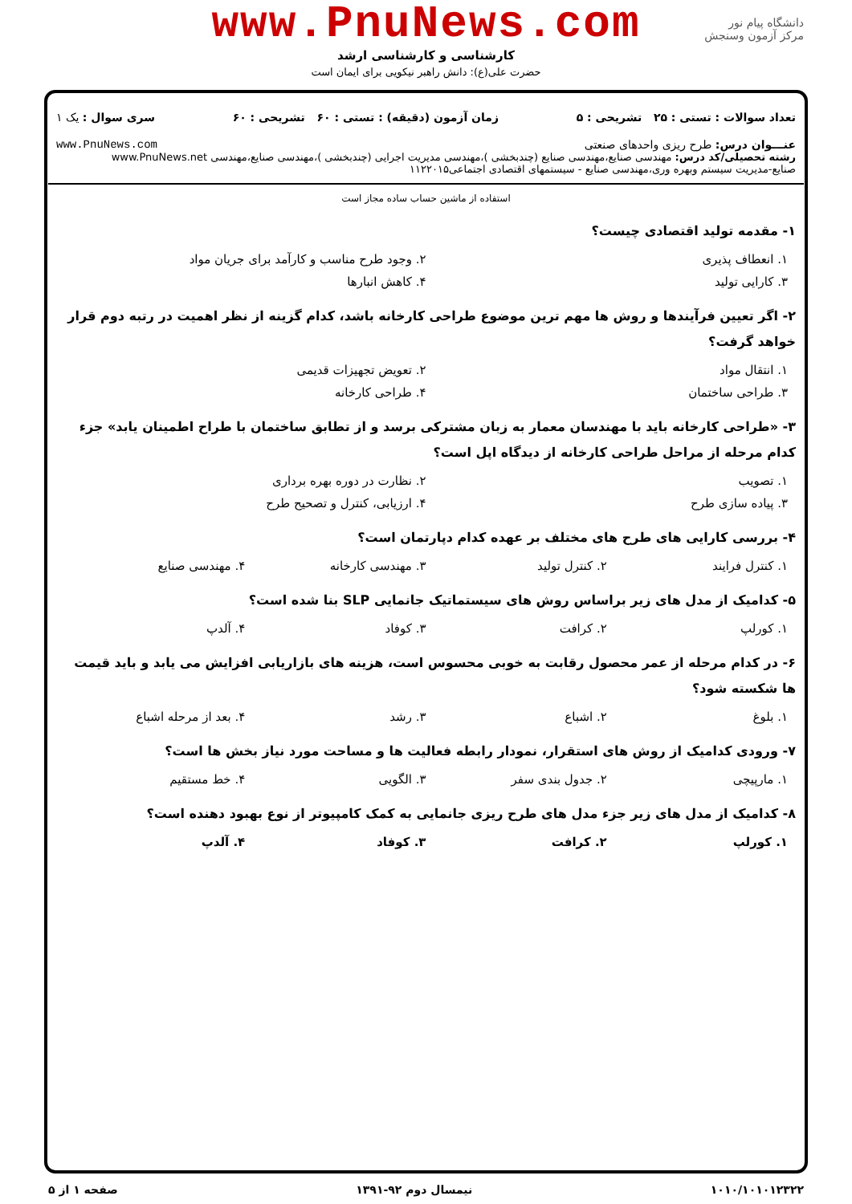www.PnuNews.com
کارشناسی و کارشناسی ارشد
حضرت علی(ع): دانش راهبر نیکویی برای ایمان است
دانشگاه پیام نور
مرکز آزمون وسنجش
تعداد سوالات : تستی : ۲۵ تشریحی : ۵ زمان آزمون (دقیقه) : تستی : ۶۰ تشریحی : ۶۰ سری سوال : یک ۱
عنـــوان درس: طرح ریزی واحدهای صنعتی www.PnuNews.com
رشته تحصیلی/کد درس: مهندسی صنایع،مهندسی صنایع (چندبخشی )،مهندسی مدیریت اجرایی (چندبخشی )،مهندسی صنایع،مهندسی www.PnuNews.net
صنایع-مدیریت سیستم وبهره وری،مهندسی صنایع - سیستمهای اقتصادی اجتماعی۱۱۲۲۰۱۵
استفاده از ماشین حساب ساده مجاز است
۱- مقدمه تولید اقتصادی چیست؟
۱. انعطاف پذیری ۲. وجود طرح مناسب و کارآمد برای جریان مواد
۳. کارایی تولید ۴. کاهش انبارها
۲- اگر تعیین فرآیندها و روش ها مهم ترین موضوع طراحی کارخانه باشد، کدام گزینه از نظر اهمیت در رتبه دوم قرار خواهد گرفت؟
۱. انتقال مواد ۲. تعویض تجهیزات قدیمی
۳. طراحی ساختمان ۴. طراحی کارخانه
۳- «طراحی کارخانه باید با مهندسان معمار به زبان مشترکی برسد و از تطابق ساختمان با طراح اطمینان یابد» جزء کدام مرحله از مراحل طراحی کارخانه از دیدگاه اپل است؟
۱. تصویب ۲. نظارت در دوره بهره برداری
۳. پیاده سازی طرح ۴. ارزیابی، کنترل و تصحیح طرح
۴- بررسی کارایی های طرح های مختلف بر عهده کدام دپارتمان است؟
۱. کنترل فرایند ۲. کنترل تولید ۳. مهندسی کارخانه ۴. مهندسی صنایع
۵- کدامیک از مدل های زیر براساس روش های سیستماتیک جانمایی SLP بنا شده است؟
۱. کورلپ ۲. کرافت ۳. کوفاد ۴. آلدپ
۶- در کدام مرحله از عمر محصول رقابت به خوبی محسوس است، هزینه های بازاریابی افزایش می یابد و باید قیمت ها شکسته شود؟
۱. بلوغ ۲. اشباع ۳. رشد ۴. بعد از مرحله اشباع
۷- ورودی کدامیک از روش های استقرار، نمودار رابطه فعالیت ها و مساحت مورد نیاز بخش ها است؟
۱. مارپیچی ۲. جدول بندی سفر ۳. الگویی ۴. خط مستقیم
۸- کدامیک از مدل های زیر جزء مدل های طرح ریزی جانمایی به کمک کامپیوتر از نوع بهبود دهنده است؟
۱. کورلپ ۲. کرافت ۳. کوفاد ۴. آلدپ
۱۰۱۰/۱۰۱۰۱۲۳۲۲ نیمسال دوم ۹۲-۱۳۹۱ صفحه ۱ از ۵